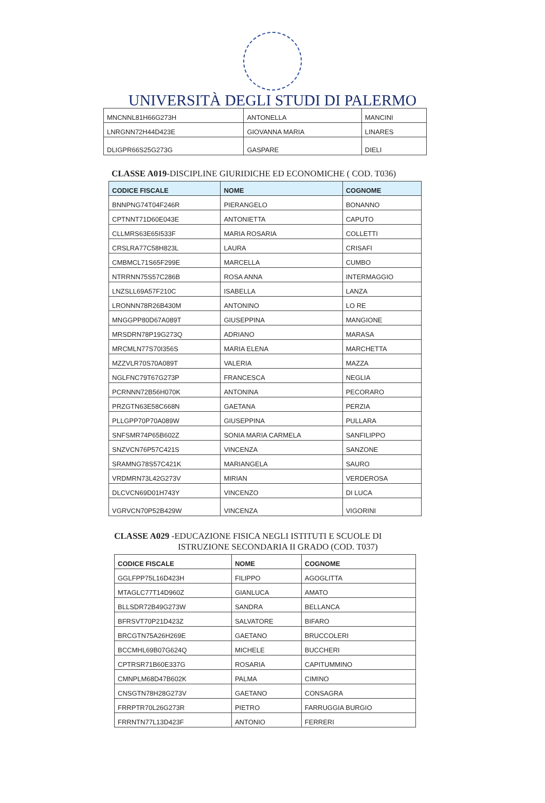UNIVERSITÀ DEGLI STUDI DI PALERMO
| MNCNNL81H66G273H | ANTONELLA | MANCINI |
| LNRGNN72H44D423E | GIOVANNA MARIA | LINARES |
| DLIGPR66S25G273G | GASPARE | DIELI |
CLASSE A019-DISCIPLINE GIURIDICHE ED ECONOMICHE ( COD. T036)
| CODICE FISCALE | NOME | COGNOME |
| --- | --- | --- |
| BNNPNG74T04F246R | PIERANGELO | BONANNO |
| CPTNNT71D60E043E | ANTONIETTA | CAPUTO |
| CLLMRS63E65I533F | MARIA ROSARIA | COLLETTI |
| CRSLRA77C58H823L | LAURA | CRISAFI |
| CMBMCL71S65F299E | MARCELLA | CUMBO |
| NTRRNN75S57C286B | ROSA ANNA | INTERMAGGIO |
| LNZSLL69A57F210C | ISABELLA | LANZA |
| LRONNN78R26B430M | ANTONINO | LO RE |
| MNGGPP80D67A089T | GIUSEPPINA | MANGIONE |
| MRSDRN78P19G273Q | ADRIANO | MARASA |
| MRCMLN77S70I356S | MARIA ELENA | MARCHETTA |
| MZZVLR70S70A089T | VALERIA | MAZZA |
| NGLFNC79T67G273P | FRANCESCA | NEGLIA |
| PCRNNN72B56H070K | ANTONINA | PECORARO |
| PRZGTN63E58C668N | GAETANA | PERZIA |
| PLLGPP70P70A089W | GIUSEPPINA | PULLARA |
| SNFSMR74P65B602Z | SONIA MARIA CARMELA | SANFILIPPO |
| SNZVCN76P57C421S | VINCENZA | SANZONE |
| SRAMNG78S57C421K | MARIANGELA | SAURO |
| VRDMRN73L42G273V | MIRIAN | VERDEROSA |
| DLCVCN69D01H743Y | VINCENZO | DI LUCA |
| VGRVCN70P52B429W | VINCENZA | VIGORINI |
CLASSE A029 -EDUCAZIONE FISICA NEGLI ISTITUTI E SCUOLE DI
ISTRUZIONE SECONDARIA II GRADO (COD. T037)
| CODICE FISCALE | NOME | COGNOME |
| --- | --- | --- |
| GGLFPP75L16D423H | FILIPPO | AGOGLITTA |
| MTAGLC77T14D960Z | GIANLUCA | AMATO |
| BLLSDR72B49G273W | SANDRA | BELLANCA |
| BFRSVT70P21D423Z | SALVATORE | BIFARO |
| BRCGTN75A26H269E | GAETANO | BRUCCOLERI |
| BCCMHL69B07G624Q | MICHELE | BUCCHERI |
| CPTRSR71B60E337G | ROSARIA | CAPITUMMINO |
| CMNPLM68D47B602K | PALMA | CIMINO |
| CNSGTN78H28G273V | GAETANO | CONSAGRA |
| FRRPTR70L26G273R | PIETRO | FARRUGGIA BURGIO |
| FRRNTN77L13D423F | ANTONIO | FERRERI |